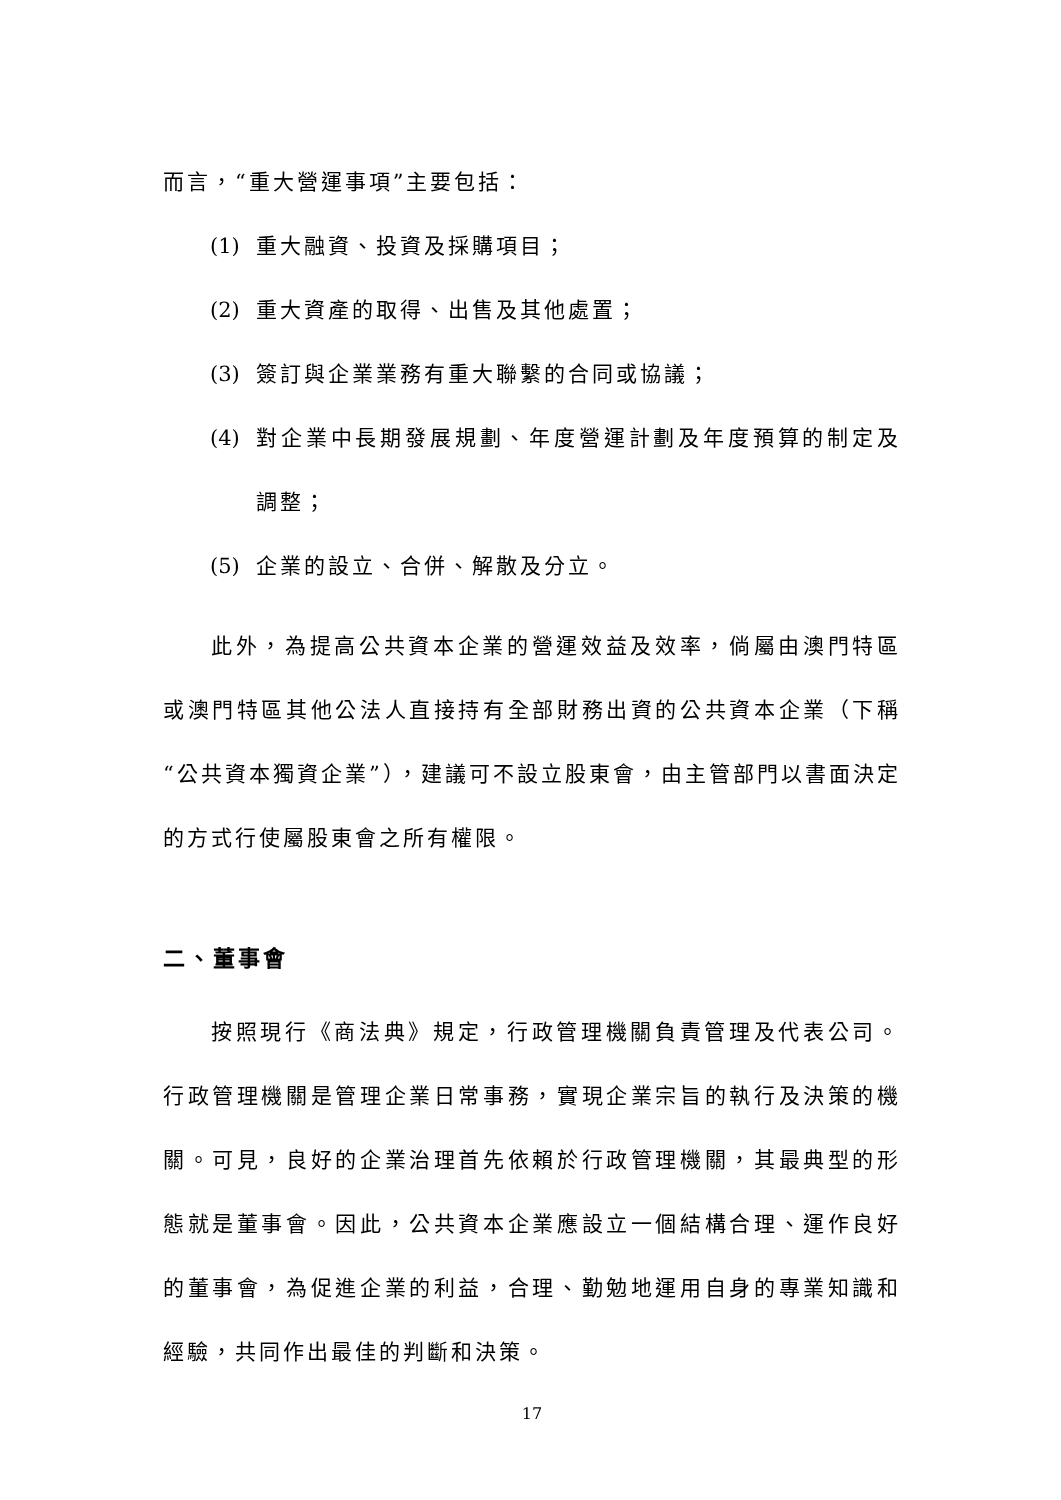而言，“重大營運事項”主要包括：
(1) 重大融資、投資及採購項目；
(2) 重大資產的取得、出售及其他處置；
(3) 簽訂與企業業務有重大聯繫的合同或協議；
(4) 對企業中長期發展規劃、年度營運計劃及年度預算的制定及調整；
(5) 企業的設立、合併、解散及分立。
此外，為提高公共資本企業的營運效益及效率，倘屬由澳門特區或澳門特區其他公法人直接持有全部財務出資的公共資本企業（下稱“公共資本獨資企業”），建議可不設立股東會，由主管部門以書面決定的方式行使屬股東會之所有權限。
二、董事會
按照現行《商法典》規定，行政管理機關負責管理及代表公司。行政管理機關是管理企業日常事務，實現企業宗旨的執行及決策的機關。可見，良好的企業治理首先依賴於行政管理機關，其最典型的形態就是董事會。因此，公共資本企業應設立一個結構合理、運作良好的董事會，為促進企業的利益，合理、勤勉地運用自身的專業知識和經驗，共同作出最佳的判斷和決策。
17